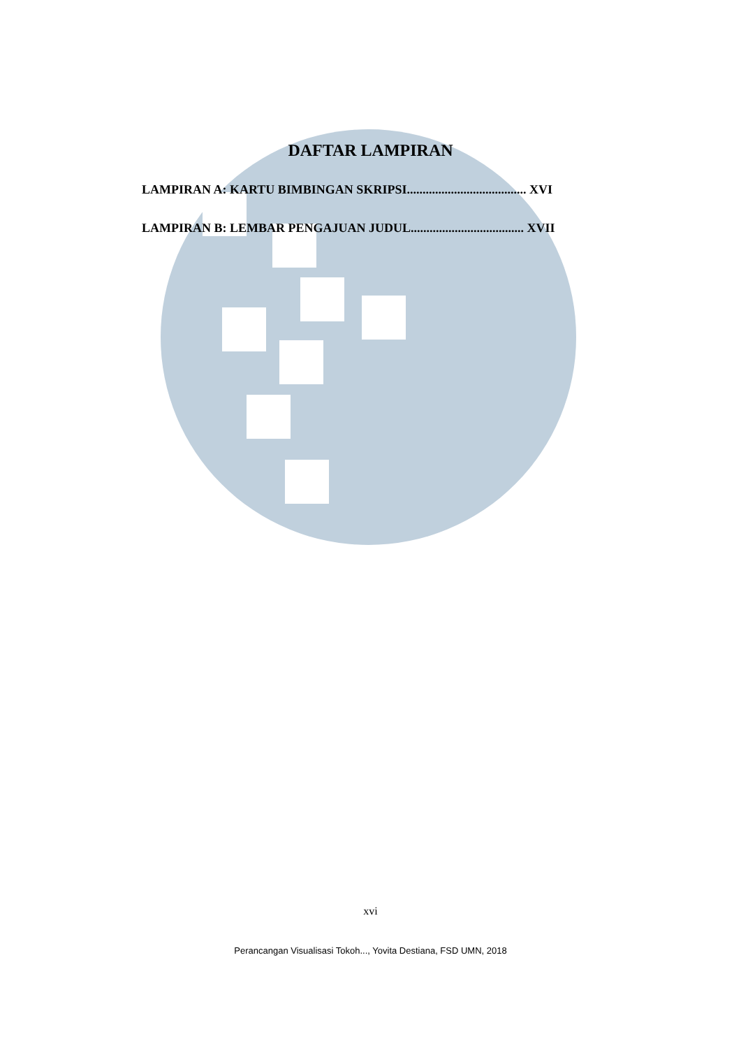DAFTAR LAMPIRAN
LAMPIRAN A: KARTU BIMBINGAN SKRIPSI...................................... XVI
LAMPIRAN B: LEMBAR PENGAJUAN JUDUL.................................... XVII
xvi
Perancangan Visualisasi Tokoh..., Yovita Destiana, FSD UMN, 2018